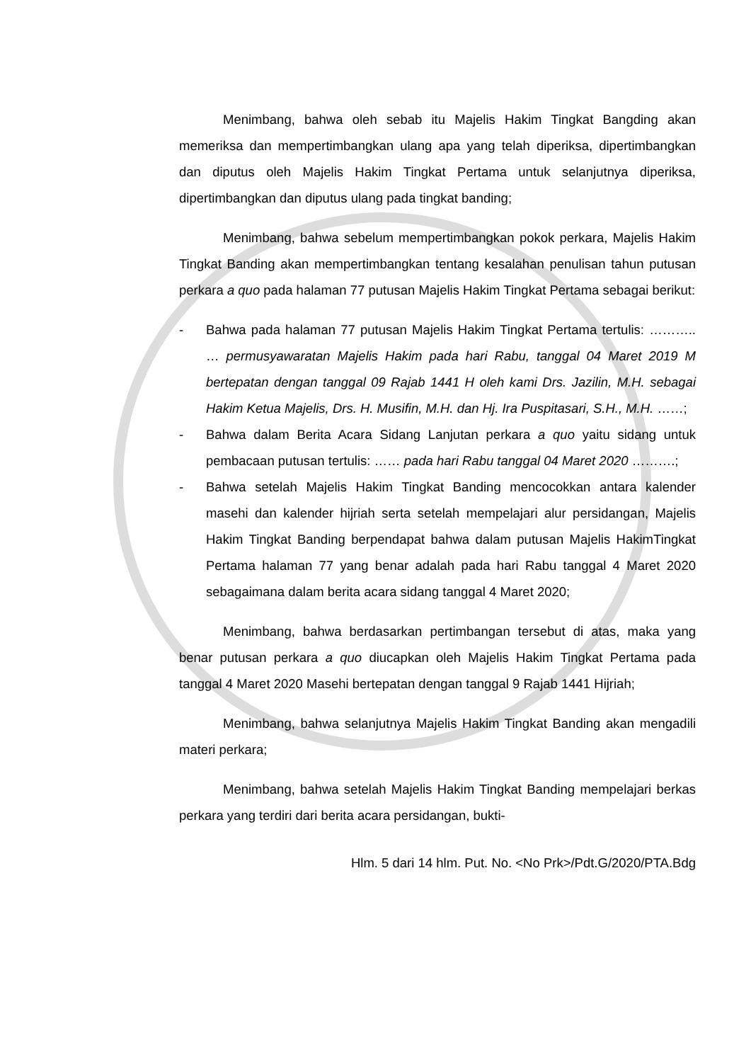Menimbang, bahwa oleh sebab itu Majelis Hakim Tingkat Bangding akan memeriksa dan mempertimbangkan ulang apa yang telah diperiksa, dipertimbangkan dan diputus oleh Majelis Hakim Tingkat Pertama untuk selanjutnya diperiksa, dipertimbangkan dan diputus ulang pada tingkat banding;
Menimbang, bahwa sebelum mempertimbangkan pokok perkara, Majelis Hakim Tingkat Banding akan mempertimbangkan tentang kesalahan penulisan tahun putusan perkara a quo pada halaman 77 putusan Majelis Hakim Tingkat Pertama sebagai berikut:
- Bahwa pada halaman 77 putusan Majelis Hakim Tingkat Pertama tertulis: ……….. … permusyawaratan Majelis Hakim pada hari Rabu, tanggal 04 Maret 2019 M bertepatan dengan tanggal 09 Rajab 1441 H oleh kami Drs. Jazilin, M.H. sebagai Hakim Ketua Majelis, Drs. H. Musifin, M.H. dan Hj. Ira Puspitasari, S.H., M.H. ……;
- Bahwa dalam Berita Acara Sidang Lanjutan perkara a quo yaitu sidang untuk pembacaan putusan tertulis: …… pada hari Rabu tanggal 04 Maret 2020 ……….;
- Bahwa setelah Majelis Hakim Tingkat Banding mencocokkan antara kalender masehi dan kalender hijriah serta setelah mempelajari alur persidangan, Majelis Hakim Tingkat Banding berpendapat bahwa dalam putusan Majelis HakimTingkat Pertama halaman 77 yang benar adalah pada hari Rabu tanggal 4 Maret 2020 sebagaimana dalam berita acara sidang tanggal 4 Maret 2020;
Menimbang, bahwa berdasarkan pertimbangan tersebut di atas, maka yang benar putusan perkara a quo diucapkan oleh Majelis Hakim Tingkat Pertama pada tanggal 4 Maret 2020 Masehi bertepatan dengan tanggal 9 Rajab 1441 Hijriah;
Menimbang, bahwa selanjutnya Majelis Hakim Tingkat Banding akan mengadili materi perkara;
Menimbang, bahwa setelah Majelis Hakim Tingkat Banding mempelajari berkas perkara yang terdiri dari berita acara persidangan, bukti-
Hlm. 5 dari 14 hlm. Put. No. <No Prk>/Pdt.G/2020/PTA.Bdg